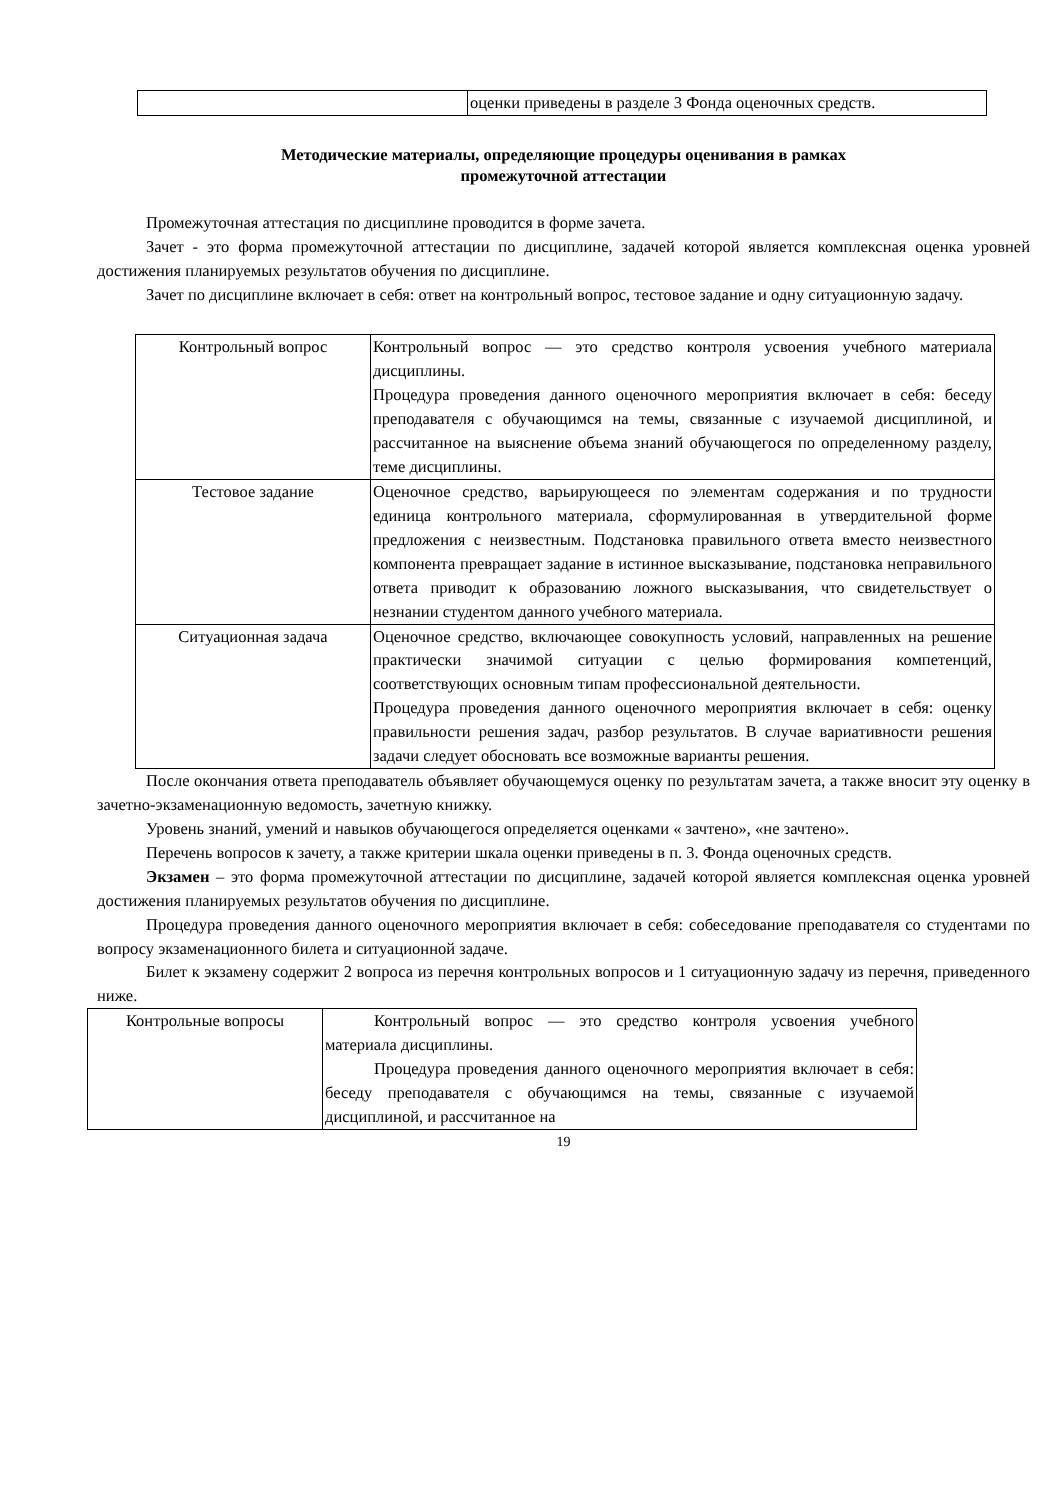| | оценки приведены в разделе 3 Фонда оценочных средств. |
Методические материалы, определяющие процедуры оценивания в рамках
промежуточной аттестации
Промежуточная аттестация по дисциплине проводится в форме зачета.
Зачет - это форма промежуточной аттестации по дисциплине, задачей которой является комплексная оценка уровней достижения планируемых результатов обучения по дисциплине.
Зачет по дисциплине включает в себя: ответ на контрольный вопрос, тестовое задание и одну ситуационную задачу.
| Контрольный вопрос | Контрольный вопрос — это средство контроля усвоения учебного материала дисциплины. Процедура проведения данного оценочного мероприятия включает в себя: беседу преподавателя с обучающимся на темы, связанные с изучаемой дисциплиной, и рассчитанное на выяснение объема знаний обучающегося по определенному разделу, теме дисциплины. |
| Тестовое задание | Оценочное средство, варьирующееся по элементам содержания и по трудности единица контрольного материала, сформулированная в утвердительной форме предложения с неизвестным. Подстановка правильного ответа вместо неизвестного компонента превращает задание в истинное высказывание, подстановка неправильного ответа приводит к образованию ложного высказывания, что свидетельствует о незнании студентом данного учебного материала. |
| Ситуационная задача | Оценочное средство, включающее совокупность условий, направленных на решение практически значимой ситуации с целью формирования компетенций, соответствующих основным типам профессиональной деятельности. Процедура проведения данного оценочного мероприятия включает в себя: оценку правильности решения задач, разбор результатов. В случае вариативности решения задачи следует обосновать все возможные варианты решения. |
После окончания ответа преподаватель объявляет обучающемуся оценку по результатам зачета, а также вносит эту оценку в зачетно-экзаменационную ведомость, зачетную книжку.
Уровень знаний, умений и навыков обучающегося определяется оценками « зачтено», «не зачтено».
Перечень вопросов к зачету, а также критерии шкала оценки приведены в п. 3. Фонда оценочных средств.
Экзамен – это форма промежуточной аттестации по дисциплине, задачей которой является комплексная оценка уровней достижения планируемых результатов обучения по дисциплине.
Процедура проведения данного оценочного мероприятия включает в себя: собеседование преподавателя со студентами по вопросу экзаменационного билета и ситуационной задаче.
Билет к экзамену содержит 2 вопроса из перечня контрольных вопросов и 1 ситуационную задачу из перечня, приведенного ниже.
| Контрольные вопросы | Контрольный вопрос — это средство контроля усвоения учебного материала дисциплины. Процедура проведения данного оценочного мероприятия включает в себя: беседу преподавателя с обучающимся на темы, связанные с изучаемой дисциплиной, и рассчитанное на |
19